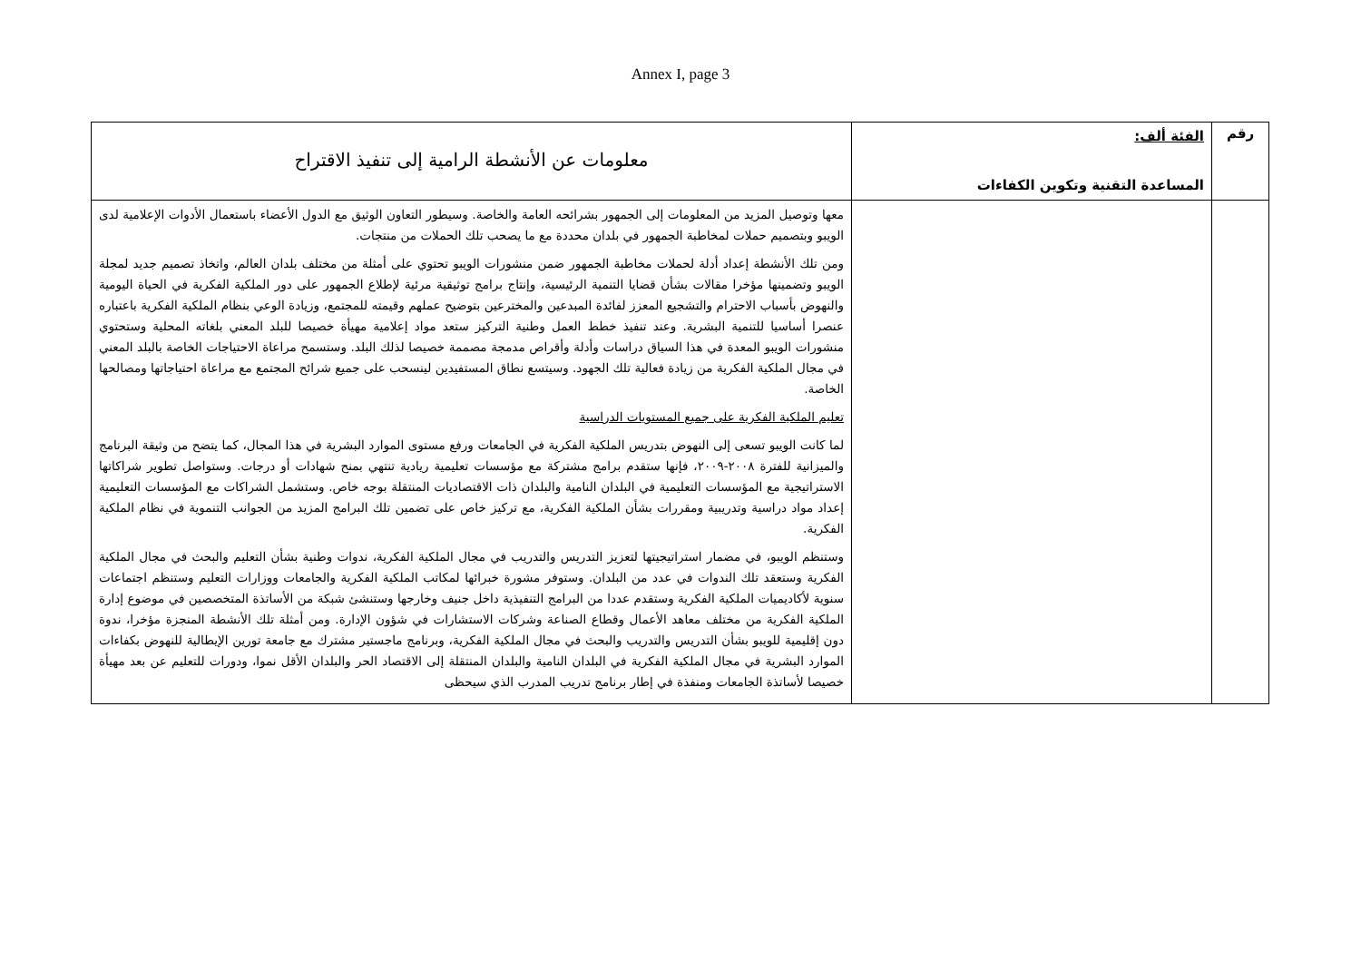Annex I, page 3
| رقم | الفئة ألف: المساعدة التقنية وتكوين الكفاءات | معلومات عن الأنشطة الرامية إلى تنفيذ الاقتراح |
| | | معها وتوصيل المزيد من المعلومات إلى الجمهور بشرائحه العامة والخاصة. وسيطور التعاون الوثيق مع الدول الأعضاء باستعمال الأدوات الإعلامية لدى الويبو وبتصميم حملات لمخاطبة الجمهور في بلدان محددة مع ما يصحب تلك الحملات من منتجات. ومن تلك الأنشطة إعداد أدلة لحملات مخاطبة الجمهور ضمن منشورات الويبو تحتوي على أمثلة من مختلف بلدان العالم، واتخاذ تصميم جديد لمجلة الويبو وتضمينها مؤخرا مقالات بشأن قضايا التنمية الرئيسية، وإنتاج برامج توثيقية مرئية لإطلاع الجمهور على دور الملكية الفكرية في الحياة اليومية والنهوض بأسباب الاحترام والتشجيع المعزز لفائدة المبدعين والمخترعين بتوضيح عملهم وقيمته للمجتمع، وزيادة الوعي بنظام الملكية الفكرية باعتباره عنصرا أساسيا للتنمية البشرية. وعند تنفيذ خطط العمل وطنية التركيز ستعد مواد إعلامية مهيأة خصيصا للبلد المعني بلغاته المحلية وستحتوي منشورات الويبو المعدة في هذا السياق دراسات وأدلة وأقراص مدمجة مصممة خصيصا لذلك البلد. وستسمح مراعاة الاحتياجات الخاصة بالبلد المعني في مجال الملكية الفكرية من زيادة فعالية تلك الجهود. وسيتسع نطاق المستفيدين لينسحب على جميع شرائح المجتمع مع مراعاة احتياجاتها ومصالحها الخاصة. تعليم الملكية الفكرية على جميع المستويات الدراسية لما كانت الويبو تسعى إلى النهوض بتدريس الملكية الفكرية في الجامعات ورفع مستوى الموارد البشرية في هذا المجال، كما يتضح من وثيقة البرنامج والميزانية للفترة ٢٠٠٨-٢٠٠٩، فإنها ستقدم برامج مشتركة مع مؤسسات تعليمية ريادية تنتهي بمنح شهادات أو درجات. وستواصل تطوير شراكاتها الاستراتيجية مع المؤسسات التعليمية في البلدان النامية والبلدان ذات الاقتصاديات المنتقلة بوجه خاص. وستشمل الشراكات مع المؤسسات التعليمية إعداد مواد دراسية وتدريبية ومقررات بشأن الملكية الفكرية، مع تركيز خاص على تضمين تلك البرامج المزيد من الجوانب التنموية في نظام الملكية الفكرية. وستنظم الويبو، في مضمار استراتيجيتها لتعزيز التدريس والتدريب في مجال الملكية الفكرية، ندوات وطنية بشأن التعليم والبحث في مجال الملكية الفكرية وستعقد تلك الندوات في عدد من البلدان. وستوفر مشورة خبرائها لمكاتب الملكية الفكرية والجامعات ووزارات التعليم وستنظم اجتماعات سنوية لأكاديميات الملكية الفكرية وستقدم عددا من البرامج التنفيذية داخل جنيف وخارجها وستنشئ شبكة من الأساتذة المتخصصين في موضوع إدارة الملكية الفكرية من مختلف معاهد الأعمال وقطاع الصناعة وشركات الاستشارات في شؤون الإدارة. ومن أمثلة تلك الأنشطة المنجزة مؤخرا، ندوة دون إقليمية للويبو بشأن التدريس والتدريب والبحث في مجال الملكية الفكرية، وبرنامج ماجستير مشترك مع جامعة تورين الإيطالية للنهوض بكفاءات الموارد البشرية في مجال الملكية الفكرية في البلدان النامية والبلدان المنتقلة إلى الاقتصاد الحر والبلدان الأقل نموا، ودورات للتعليم عن بعد مهيأة خصيصا لأساتذة الجامعات ومنفذة في إطار برنامج تدريب المدرب الذي سيحظى |